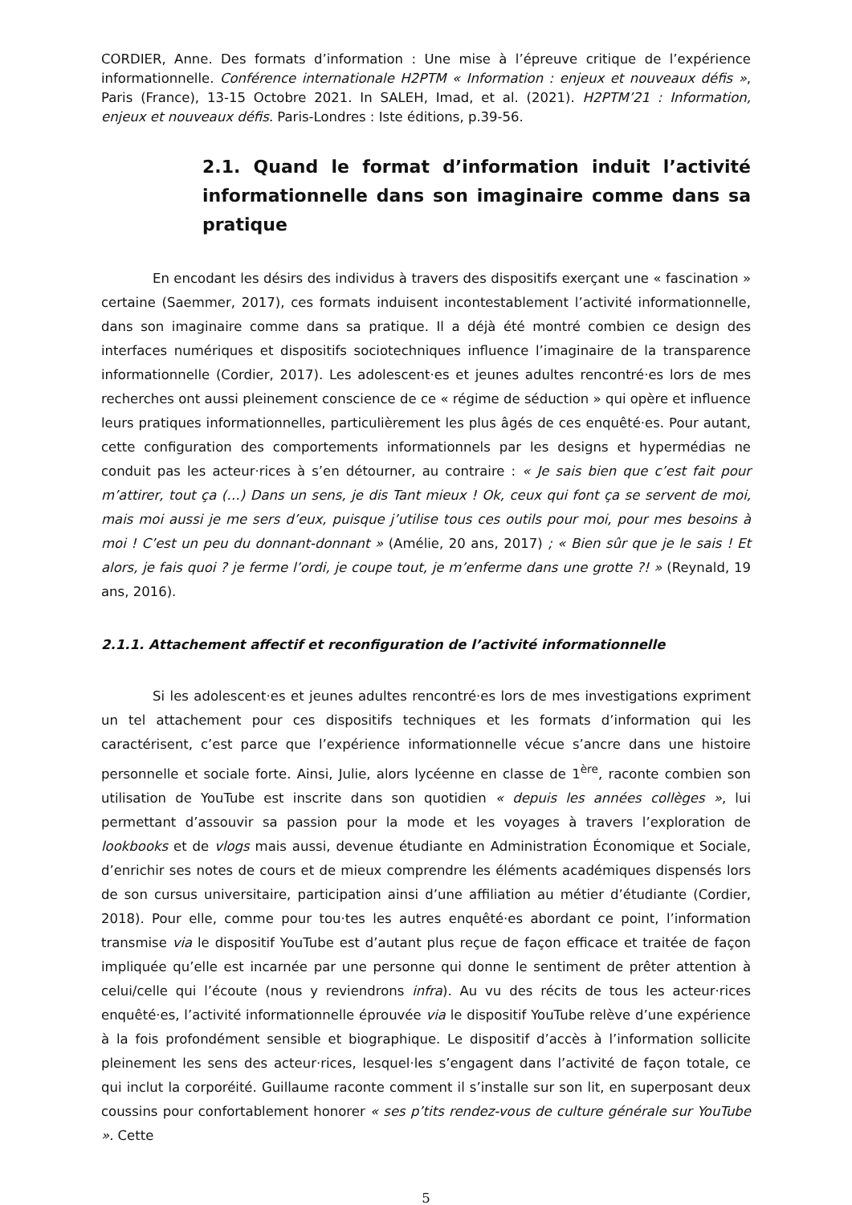CORDIER, Anne. Des formats d’information : Une mise à l’épreuve critique de l’expérience informationnelle. Conférence internationale H2PTM « Information : enjeux et nouveaux défis », Paris (France), 13-15 Octobre 2021. In SALEH, Imad, et al. (2021). H2PTM’21 : Information, enjeux et nouveaux défis. Paris-Londres : Iste éditions, p.39-56.
2.1. Quand le format d’information induit l’activité informationnelle dans son imaginaire comme dans sa pratique
En encodant les désirs des individus à travers des dispositifs exerçant une « fascination » certaine (Saemmer, 2017), ces formats induisent incontestablement l’activité informationnelle, dans son imaginaire comme dans sa pratique. Il a déjà été montré combien ce design des interfaces numériques et dispositifs sociotechniques influence l’imaginaire de la transparence informationnelle (Cordier, 2017). Les adolescent·es et jeunes adultes rencontré·es lors de mes recherches ont aussi pleinement conscience de ce « régime de séduction » qui opère et influence leurs pratiques informationnelles, particulièrement les plus âgés de ces enquêté·es. Pour autant, cette configuration des comportements informationnels par les designs et hypermédias ne conduit pas les acteur·rices à s’en détourner, au contraire : « Je sais bien que c’est fait pour m’attirer, tout ça (…) Dans un sens, je dis Tant mieux ! Ok, ceux qui font ça se servent de moi, mais moi aussi je me sers d’eux, puisque j’utilise tous ces outils pour moi, pour mes besoins à moi ! C’est un peu du donnant-donnant » (Amélie, 20 ans, 2017) ; « Bien sûr que je le sais ! Et alors, je fais quoi ? je ferme l’ordi, je coupe tout, je m’enferme dans une grotte ?! » (Reynald, 19 ans, 2016).
2.1.1. Attachement affectif et reconfiguration de l’activité informationnelle
Si les adolescent·es et jeunes adultes rencontré·es lors de mes investigations expriment un tel attachement pour ces dispositifs techniques et les formats d’information qui les caractérisent, c’est parce que l’expérience informationnelle vécue s’ancre dans une histoire personnelle et sociale forte. Ainsi, Julie, alors lycéenne en classe de 1<sup>ère</sup>, raconte combien son utilisation de YouTube est inscrite dans son quotidien « depuis les années collèges », lui permettant d’assouvir sa passion pour la mode et les voyages à travers l’exploration de lookbooks et de vlogs mais aussi, devenue étudiante en Administration Économique et Sociale, d’enrichir ses notes de cours et de mieux comprendre les éléments académiques dispensés lors de son cursus universitaire, participation ainsi d’une affiliation au métier d’étudiante (Cordier, 2018). Pour elle, comme pour tou·tes les autres enquêté·es abordant ce point, l’information transmise via le dispositif YouTube est d’autant plus reçue de façon efficace et traitée de façon impliquée qu’elle est incarnée par une personne qui donne le sentiment de prêter attention à celui/celle qui l’écoute (nous y reviendrons infra). Au vu des récits de tous les acteur·rices enquêté·es, l’activité informationnelle éprouvée via le dispositif YouTube relève d’une expérience à la fois profondément sensible et biographique. Le dispositif d’accès à l’information sollicite pleinement les sens des acteur·rices, lesquel·les s’engagent dans l’activité de façon totale, ce qui inclut la corporéité. Guillaume raconte comment il s’installe sur son lit, en superposant deux coussins pour confortablement honorer « ses p’tits rendez-vous de culture générale sur YouTube ». Cette
5